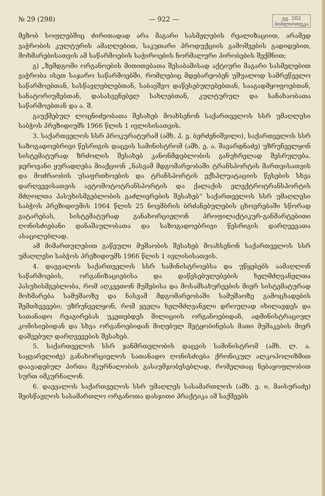№ 29 (298) — 922 — გვ. 202
ბიბლიოთეკა
მეზობ სოფლებშიც ძირითადად არა მაგარი სასმელების რეალიზაციით, არამედ ვაჭრობის კულტურის ამაღლებით, საკუთარი პროდუქციის გამოშვების გადიდებით, მოხმარებისათვის ამ საწარმოების საჭიროების ნორმალური პირობების შექმნით;
გ) „ზემდგომი ორგანოების მითითებათა შესაბამისად აქტიური მაგარი სასმელებით ვაჭრობა ისეთ საჯარო საწარმოებში, რომლებიც მდებარეობენ უშუალოდ სამრეწველო საწარმოებთან, სასწავლებლებთან, საბავშვო დაწესებულებებთან, სააგადმყოფოებთან, სანატორიუმებთან, დასასვენებელ სახლებთან, კულტურულ და სანახაობათა საწარმოებთან და ა. შ.
გაუქმებულ ლოცნიძეობათა შესახებ მოახსენონ საქართველოს სსრ უმაღლესი საბჭოს პრეზიდიუმს 1966 წლის 1 ივლისისათვის.
3. საქართველოს სსრ პროკურატურამ (ამხ. პ. ე. ბერძენიშვილი), საქართველოს სსრ საზოგადოებრივი წესრიგის დაცვის სამინისტრომ (ამხ. ე. ა. შავარდნაძე) უზრუნველყონ სისტემატურად ზრძოლის შესახებ კანონმდებლობის განუხრელად შესრულება. ჯეროვანი ყურადღება მიაქციონ „ნასვამ მდგომარეობაში ტრანსპორტის მართვისათვის და მოძრაობის უსაფრთხოების და ტრანსპორტის ექსპლუატაციის წესების სხვა დარღვევისათვის ავტომოტოტრანსპორტის და ქალაქის ელექტროტრანსპორტის მძღოლთა პასუხისმგებლობის გაძლიერების შესახებ“ საქართველოს სსრ უმაღლესი საბჭოს პრეზიდიუმის 1964 წლის 25 ნოემბრის ბრძანებულების ცხოვრებაში სწორად გატარებას, სისტემატურად განახორციელონ პროფილაქტიკურ-განმარტებითი ღონისძიებანი დანაშაულობათა და საზოგადოებრივი წესრიგის დარღვევათა ასაცილებლად.
ამ მიმართულებით გაწეული მუშაობის შესახებ მოახსენონ საქართველოს სსრ უმაღლესი საბჭოს პრეზიდიუმს 1966 წლის 1 ივლისისათვის.
4. დაევალოს საქართველოს სსრ სამინისტროებსა და უწყებებს აამაღლონ საწარმოების, ორგანიზაციებისა და დაწესებულებების ხელმძღვანელთა პასუხისმგებლობა, რომ აღკვეთონ მუშებისა და მოსამსახურეების მიერ სისტემატურად მოხმარება სამუშაოზე და ნასვამ მდგომარეობაში სამუშაოზე გამოცხადების შემთხვევები; უზრუნველყონ, რომ ყველა ხელმძღვანელი დროულად იხილავდეს და სათანადო რეაგირებას უკეთებდეს მილიციის ორგანოებიდან, ადმინისტრაციულ კომისიებიდან და სხვა ორგანოებიდან მიღებულ შეტყობინებას მათი მუშაკების მიერ დაშვებულ დარღვევების შესახებ.
5. საქართველოს სსრ ჯანმრთელობის დაცვის სამინისტრომ (ამხ. ლ. ა. საყვარელიძე) განახორციელოს სათანადო ღონისძიება ქრონიკულ ალკოჰოლიზმით დაავადებულ პირთა მკურნალობის გასაუმჯობესებლად, რომელთაც ნებაყოფლობით სურთ იმკურნალონ.
6. დაევალოს საქართველოს სსრ უმაღლეს სასამართლოს (ამხ. ვ. ი. მაისურაძე) შეისწავლოს სასამართლო ორგანოთა დასჯითი პრაქტიკა ამ საქმეებს